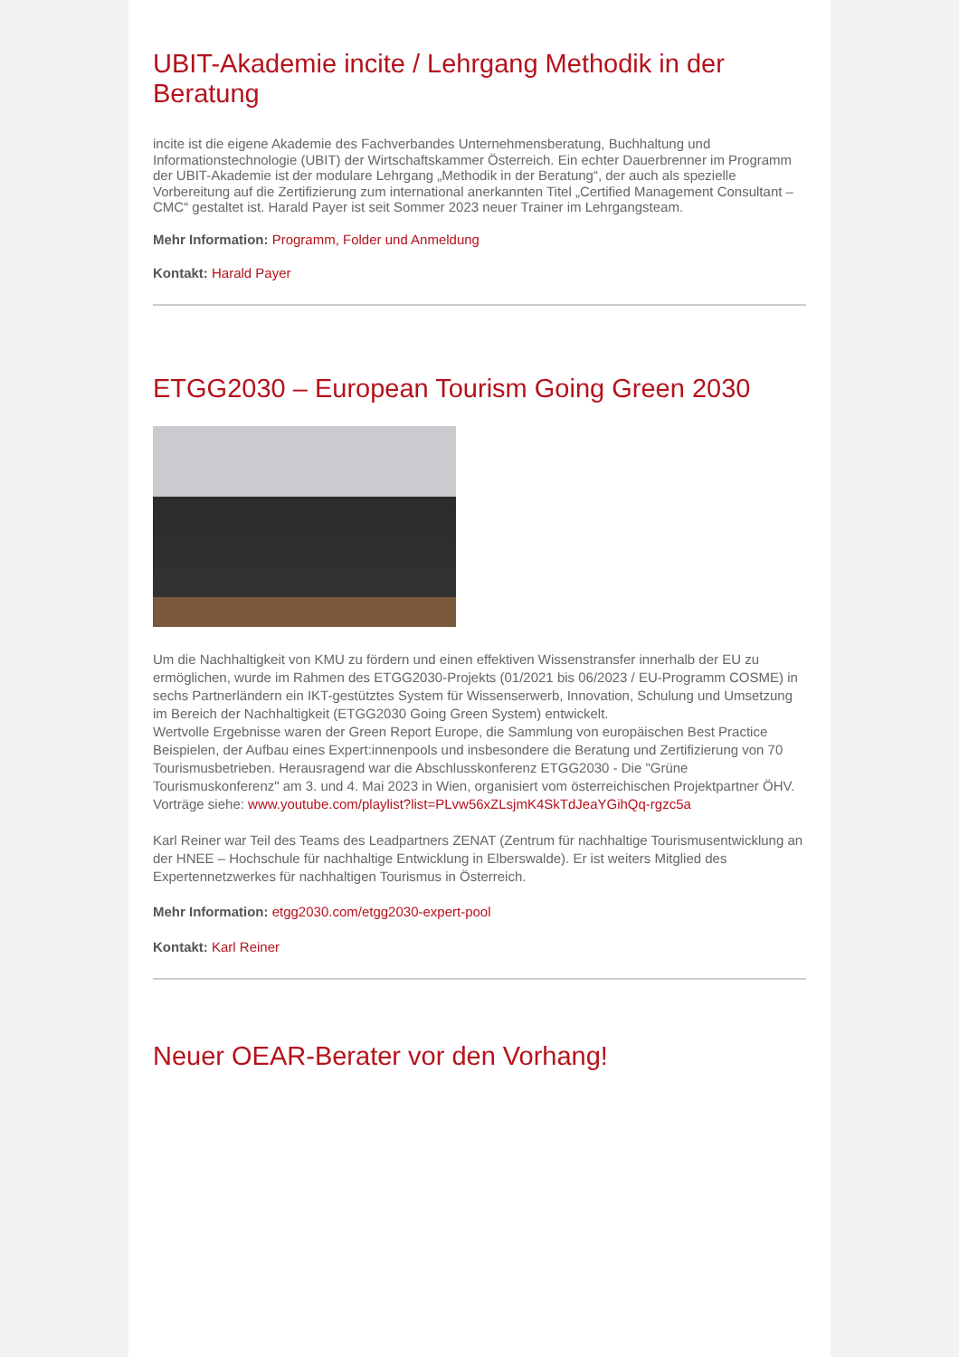UBIT-Akademie incite / Lehrgang Methodik in der Beratung
incite ist die eigene Akademie des Fachverbandes Unternehmensberatung, Buchhaltung und Informationstechnologie (UBIT) der Wirtschaftskammer Österreich. Ein echter Dauerbrenner im Programm der UBIT-Akademie ist der modulare Lehrgang „Methodik in der Beratung“, der auch als spezielle Vorbereitung auf die Zertifizierung zum international anerkannten Titel „Certified Management Consultant – CMC“ gestaltet ist. Harald Payer ist seit Sommer 2023 neuer Trainer im Lehrgangsteam.
Mehr Information: Programm, Folder und Anmeldung
Kontakt: Harald Payer
ETGG2030 – European Tourism Going Green 2030
Um die Nachhaltigkeit von KMU zu fördern und einen effektiven Wissenstransfer innerhalb der EU zu ermöglichen, wurde im Rahmen des ETGG2030-Projekts (01/2021 bis 06/2023 / EU-Programm COSME) in sechs Partnerländern ein IKT-gestütztes System für Wissenserwerb, Innovation, Schulung und Umsetzung im Bereich der Nachhaltigkeit (ETGG2030 Going Green System) entwickelt.
Wertvolle Ergebnisse waren der Green Report Europe, die Sammlung von europäischen Best Practice Beispielen, der Aufbau eines Expert:innenpools und insbesondere die Beratung und Zertifizierung von 70 Tourismusbetrieben. Herausragend war die Abschlusskonferenz ETGG2030 - Die "Grüne Tourismuskonferenz" am 3. und 4. Mai 2023 in Wien, organisiert vom österreichischen Projektpartner ÖHV.
Vorträge siehe: www.youtube.com/playlist?list=PLvw56xZLsjmK4SkTdJeaYGihQq-rgzc5a
Karl Reiner war Teil des Teams des Leadpartners ZENAT (Zentrum für nachhaltige Tourismusentwicklung an der HNEE – Hochschule für nachhaltige Entwicklung in Elberswalde). Er ist weiters Mitglied des Expertennetzwerkes für nachhaltigen Tourismus in Österreich.
Mehr Information: etgg2030.com/etgg2030-expert-pool
Kontakt: Karl Reiner
Neuer OEAR-Berater vor den Vorhang!